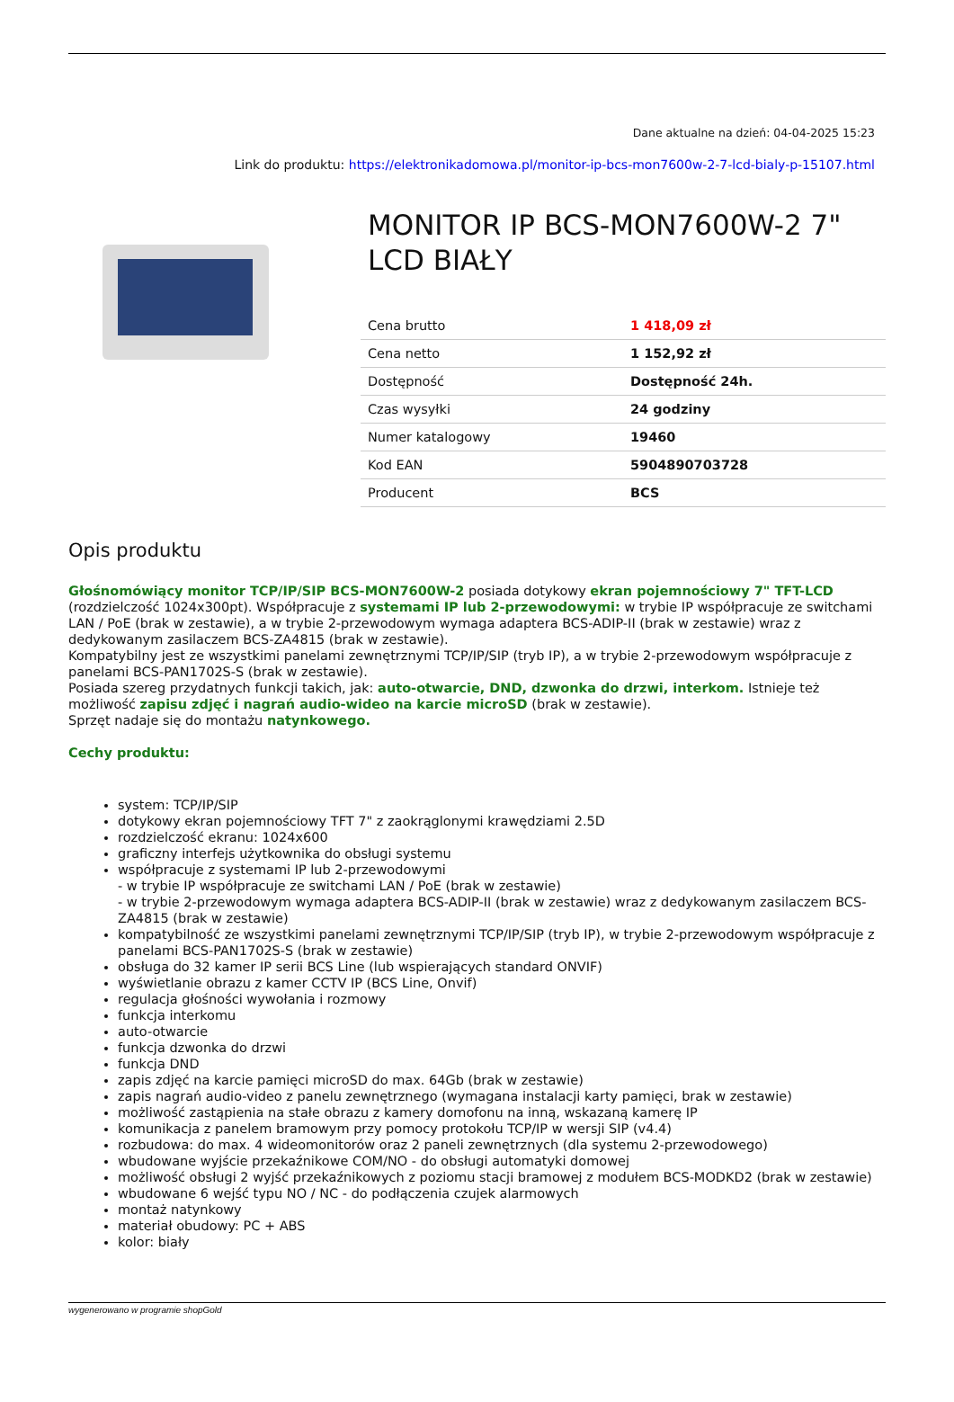Dane aktualne na dzień: 04-04-2025 15:23
Link do produktu: https://elektronikadomowa.pl/monitor-ip-bcs-mon7600w-2-7-lcd-bialy-p-15107.html
MONITOR IP BCS-MON7600W-2 7" LCD BIAŁY
| Cena brutto | 1 418,09 zł |
| Cena netto | 1 152,92 zł |
| Dostępność | Dostępność 24h. |
| Czas wysyłki | 24 godziny |
| Numer katalogowy | 19460 |
| Kod EAN | 5904890703728 |
| Producent | BCS |
Opis produktu
Głośnomówiący monitor TCP/IP/SIP BCS-MON7600W-2 posiada dotykowy ekran pojemnościowy 7" TFT-LCD (rozdzielczość 1024x300pt). Współpracuje z systemami IP lub 2-przewodowymi: w trybie IP współpracuje ze switchami LAN / PoE (brak w zestawie), a w trybie 2-przewodowym wymaga adaptera BCS-ADIP-II (brak w zestawie) wraz z dedykowanym zasilaczem BCS-ZA4815 (brak w zestawie).
Kompatybilny jest ze wszystkimi panelami zewnętrznymi TCP/IP/SIP (tryb IP), a w trybie 2-przewodowym współpracuje z panelami BCS-PAN1702S-S (brak w zestawie).
Posiada szereg przydatnych funkcji takich, jak: auto-otwarcie, DND, dzwonka do drzwi, interkom. Istnieje też możliwość zapisu zdjęć i nagrań audio-wideo na karcie microSD (brak w zestawie).
Sprzęt nadaje się do montażu natynkowego.
Cechy produktu:
system: TCP/IP/SIP
dotykowy ekran pojemnościowy TFT 7" z zaokrąglonymi krawędziami 2.5D
rozdzielczość ekranu: 1024x600
graficzny interfejs użytkownika do obsługi systemu
współpracuje z systemami IP lub 2-przewodowymi
- w trybie IP współpracuje ze switchami LAN / PoE (brak w zestawie)
- w trybie 2-przewodowym wymaga adaptera BCS-ADIP-II (brak w zestawie) wraz z dedykowanym zasilaczem BCS-ZA4815 (brak w zestawie)
kompatybilność ze wszystkimi panelami zewnętrznymi TCP/IP/SIP (tryb IP), w trybie 2-przewodowym współpracuje z panelami BCS-PAN1702S-S (brak w zestawie)
obsługa do 32 kamer IP serii BCS Line (lub wspierających standard ONVIF)
wyświetlanie obrazu z kamer CCTV IP (BCS Line, Onvif)
regulacja głośności wywołania i rozmowy
funkcja interkomu
auto-otwarcie
funkcja dzwonka do drzwi
funkcja DND
zapis zdjęć na karcie pamięci microSD do max. 64Gb (brak w zestawie)
zapis nagrań audio-video z panelu zewnętrznego (wymagana instalacji karty pamięci, brak w zestawie)
możliwość zastąpienia na stałe obrazu z kamery domofonu na inną, wskazaną kamerę IP
komunikacja z panelem bramowym przy pomocy protokołu TCP/IP w wersji SIP (v4.4)
rozbudowa: do max. 4 wideomonitorów oraz 2 paneli zewnętrznych (dla systemu 2-przewodowego)
wbudowane wyjście przekaźnikowe COM/NO - do obsługi automatyki domowej
możliwość obsługi 2 wyjść przekaźnikowych z poziomu stacji bramowej z modułem BCS-MODKD2 (brak w zestawie)
wbudowane 6 wejść typu NO / NC - do podłączenia czujek alarmowych
montaż natynkowy
materiał obudowy: PC + ABS
kolor: biały
wygenerowano w programie shopGold